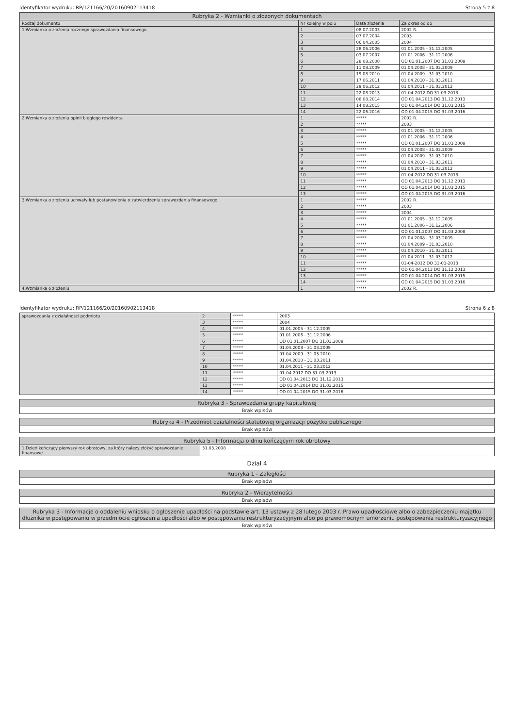Identyfikator wydruku: RP/121166/20/20160902113418 Strona 5 z 8
| Rubryka 2 - Wzmianki o złożonych dokumentach | | | |
| --- | --- | --- | --- |
| Rodzaj dokumentu | Nr kolejny w polu | Data złożenia | Za okres od do |
| 1.Wzmianka o złożeniu rocznego sprawozdania finansowego | 1 | 08.07.2003 | 2002 R. |
| | 2 | 07.07.2004 | 2003 |
| | 3 | 06.04.2005 | 2004 |
| | 4 | 28.06.2006 | 01.01.2005 - 31.12.2005 |
| | 5 | 03.07.2007 | 01.01.2006 - 31.12.2006 |
| | 6 | 28.08.2008 | OD 01.01.2007 DO 31.03.2008 |
| | 7 | 11.08.2009 | 01.04.2008 - 31.03.2009 |
| | 8 | 19.08.2010 | 01.04.2009 - 31.03.2010 |
| | 9 | 17.06.2011 | 01.04.2010 - 31.03.2011 |
| | 10 | 29.06.2012 | 01.04.2011 - 31.03.2012 |
| | 11 | 22.08.2013 | 01-04-2012 DO 31-03-2013 |
| | 12 | 08.08.2014 | OD 01.04.2013 DO 31.12.2013 |
| | 13 | 14.08.2015 | OD 01.04.2014 DO 31.03.2015 |
| | 14 | 22.06.2016 | OD 01.04.2015 DO 31.03.2016 |
| 2.Wzmianka o złożeniu opinii biegłego rewidenta | 1 | ***** | 2002 R. |
| | 2 | ***** | 2003 |
| | 3 | ***** | 01.01.2005 - 31.12.2005 |
| | 4 | ***** | 01.01.2006 - 31.12.2006 |
| | 5 | ***** | OD 01.01.2007 DO 31.03.2008 |
| | 6 | ***** | 01.04.2008 - 31.03.2009 |
| | 7 | ***** | 01.04.2009 - 31.03.2010 |
| | 8 | ***** | 01.04.2010 - 31.03.2011 |
| | 9 | ***** | 01.04.2011 - 31.03.2012 |
| | 10 | ***** | 01-04-2012 DO 31-03-2013 |
| | 11 | ***** | OD 01.04.2013 DO 31.12.2013 |
| | 12 | ***** | OD 01.04.2014 DO 31.03.2015 |
| | 13 | ***** | OD 01.04.2015 DO 31.03.2016 |
| 3.Wzmianka o złożeniu uchwały lub postanowienia o zatwierdzeniu sprawozdania finansowego | 1 | ***** | 2002 R. |
| | 2 | ***** | 2003 |
| | 3 | ***** | 2004 |
| | 4 | ***** | 01.01.2005 - 31.12.2005 |
| | 5 | ***** | 01.01.2006 - 31.12.2006 |
| | 6 | ***** | OD 01.01.2007 DO 31.03.2008 |
| | 7 | ***** | 01.04.2008 - 31.03.2009 |
| | 8 | ***** | 01.04.2009 - 31.03.2010 |
| | 9 | ***** | 01.04.2010 - 31.03.2011 |
| | 10 | ***** | 01.04.2011 - 31.03.2012 |
| | 11 | ***** | 01-04-2012 DO 31-03-2013 |
| | 12 | ***** | OD 01.04.2013 DO 31.12.2013 |
| | 13 | ***** | OD 01.04.2014 DO 31.03.2015 |
| | 14 | ***** | OD 01.04.2015 DO 31.03.2016 |
| 4.Wzmianka o złożeniu | 1 | ***** | 2002 R. |
Identyfikator wydruku: RP/121166/20/20160902113418 Strona 6 z 8
| sprawozdania z działalności podmiotu | 2 | ***** | 2003 |
| | 3 | ***** | 2004 |
| | 4 | ***** | 01.01.2005 - 31.12.2005 |
| | 5 | ***** | 01.01.2006 - 31.12.2006 |
| | 6 | ***** | OD 01.01.2007 DO 31.03.2008 |
| | 7 | ***** | 01.04.2008 - 31.03.2009 |
| | 8 | ***** | 01.04.2009 - 31.03.2010 |
| | 9 | ***** | 01.04.2010 - 31.03.2011 |
| | 10 | ***** | 01.04.2011 - 31.03.2012 |
| | 11 | ***** | 01-04-2012 DO 31-03-2013 |
| | 12 | ***** | OD 01.04.2013 DO 31.12.2013 |
| | 13 | ***** | OD 01.04.2014 DO 31.03.2015 |
| | 14 | ***** | OD 01.04.2015 DO 31.03.2016 |
| Rubryka 3 - Sprawozdania grupy kapitałowej |
| --- |
| Brak wpisów |
| Rubryka 4 - Przedmiot działalności statutowej organizacji pożytku publicznego |
| --- |
| Brak wpisów |
| Rubryka 5 - Informacja o dniu kończącym rok obrotowy | |
| --- | --- |
| 1.Dzień kończący pierwszy rok obrotowy, za który należy złożyć sprawozdanie finansowe | 31.03.2008 |
Dział 4
| Rubryka 1 - Zaległości |
| --- |
| Brak wpisów |
| Rubryka 2 - Wierzytelności |
| --- |
| Brak wpisów |
| Rubryka 3 - Informacje o oddaleniu wniosku o ogłoszenie upadłości na podstawie art. 13 ustawy z 28 lutego 2003 r. Prawo upadłościowe albo o zabezpieczeniu majątku dłużnika w postępowaniu w przedmiocie ogłoszenia upadłości albo w postępowaniu restrukturyzacyjnym albo po prawomocnym umorzeniu postępowania restrukturyzacyjnego |
| --- |
| Brak wpisów |